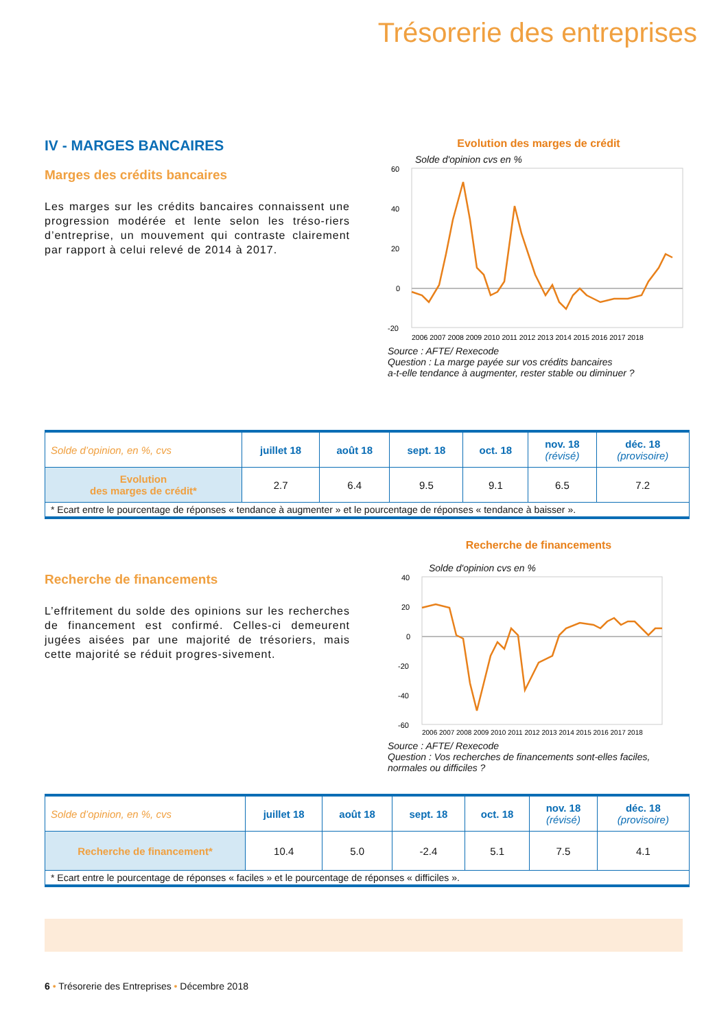Trésorerie des entreprises
IV - MARGES BANCAIRES
Marges des crédits bancaires
Les marges sur les crédits bancaires connaissent une progression modérée et lente selon les tréso-riers d’entreprise, un mouvement qui contraste clairement par rapport à celui relevé de 2014 à 2017.
Evolution des marges de crédit
Solde d'opinion cvs en %
60
40
20
0
-20
2006 2007 2008 2009 2010 2011 2012 2013 2014 2015 2016 2017 2018
Source : AFTE/ Rexecode
Question : La marge payée sur vos crédits bancaires
a-t-elle tendance à augmenter, rester stable ou diminuer ?
| Solde d’opinion, en %, cvs | juillet 18 | août 18 | sept. 18 | oct. 18 | nov. 18 (révisé) | déc. 18 (provisoire) |
| --- | --- | --- | --- | --- | --- | --- |
| Evolution des marges de crédit* | 2.7 | 6.4 | 9.5 | 9.1 | 6.5 | 7.2 |
| * Ecart entre le pourcentage de réponses « tendance à augmenter » et le pourcentage de réponses « tendance à baisser ». | | | | | | |
Recherche de financements
L’effritement du solde des opinions sur les recherches de financement est confirmé. Celles-ci demeurent jugées aisées par une majorité de trésoriers, mais cette majorité se réduit progres-sivement.
Recherche de financements
Solde d'opinion cvs en %
40
20
0
-20
-40
-60
2006 2007 2008 2009 2010 2011 2012 2013 2014 2015 2016 2017 2018
Source : AFTE/ Rexecode
Question : Vos recherches de financements sont-elles faciles,
normales ou difficiles ?
| Solde d’opinion, en %, cvs | juillet 18 | août 18 | sept. 18 | oct. 18 | nov. 18 (révisé) | déc. 18 (provisoire) |
| --- | --- | --- | --- | --- | --- | --- |
| Recherche de financement* | 10.4 | 5.0 | -2.4 | 5.1 | 7.5 | 4.1 |
| * Ecart entre le pourcentage de réponses « faciles » et le pourcentage de réponses « difficiles ». | | | | | | |
6 • Trésorerie des Entreprises • Décembre 2018